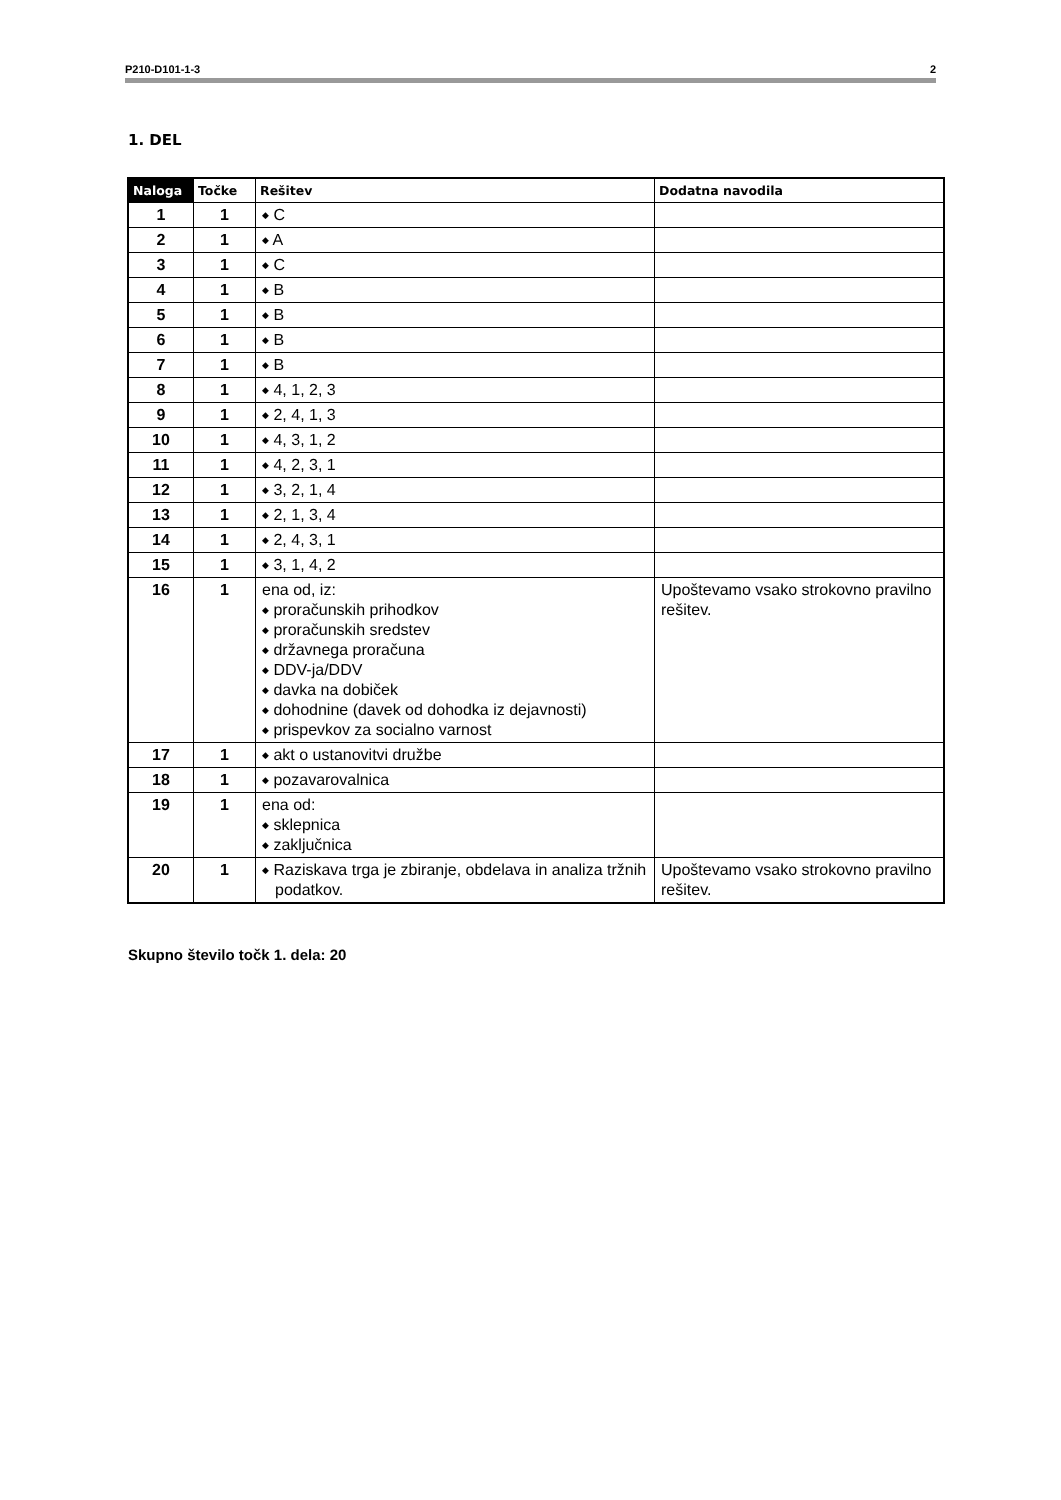P210-D101-1-3 2
1. DEL
| Naloga | Točke | Rešitev | Dodatna navodila |
| --- | --- | --- | --- |
| 1 | 1 | ◆ C | |
| 2 | 1 | ◆ A | |
| 3 | 1 | ◆ C | |
| 4 | 1 | ◆ B | |
| 5 | 1 | ◆ B | |
| 6 | 1 | ◆ B | |
| 7 | 1 | ◆ B | |
| 8 | 1 | ◆ 4, 1, 2, 3 | |
| 9 | 1 | ◆ 2, 4, 1, 3 | |
| 10 | 1 | ◆ 4, 3, 1, 2 | |
| 11 | 1 | ◆ 4, 2, 3, 1 | |
| 12 | 1 | ◆ 3, 2, 1, 4 | |
| 13 | 1 | ◆ 2, 1, 3, 4 | |
| 14 | 1 | ◆ 2, 4, 3, 1 | |
| 15 | 1 | ◆ 3, 1, 4, 2 | |
| 16 | 1 | ena od, iz: ◆ proračunskih prihodkov ◆ proračunskih sredstev ◆ državnega proračuna ◆ DDV-ja/DDV ◆ davka na dobiček ◆ dohodnine (davek od dohodka iz dejavnosti) ◆ prispevkov za socialno varnost | Upoštevamo vsako strokovno pravilno rešitev. |
| 17 | 1 | ◆ akt o ustanovitvi družbe | |
| 18 | 1 | ◆ pozavarovalnica | |
| 19 | 1 | ena od: ◆ sklepnica ◆ zaključnica | |
| 20 | 1 | ◆ Raziskava trga je zbiranje, obdelava in analiza tržnih podatkov. | Upoštevamo vsako strokovno pravilno rešitev. |
Skupno število točk 1. dela: 20